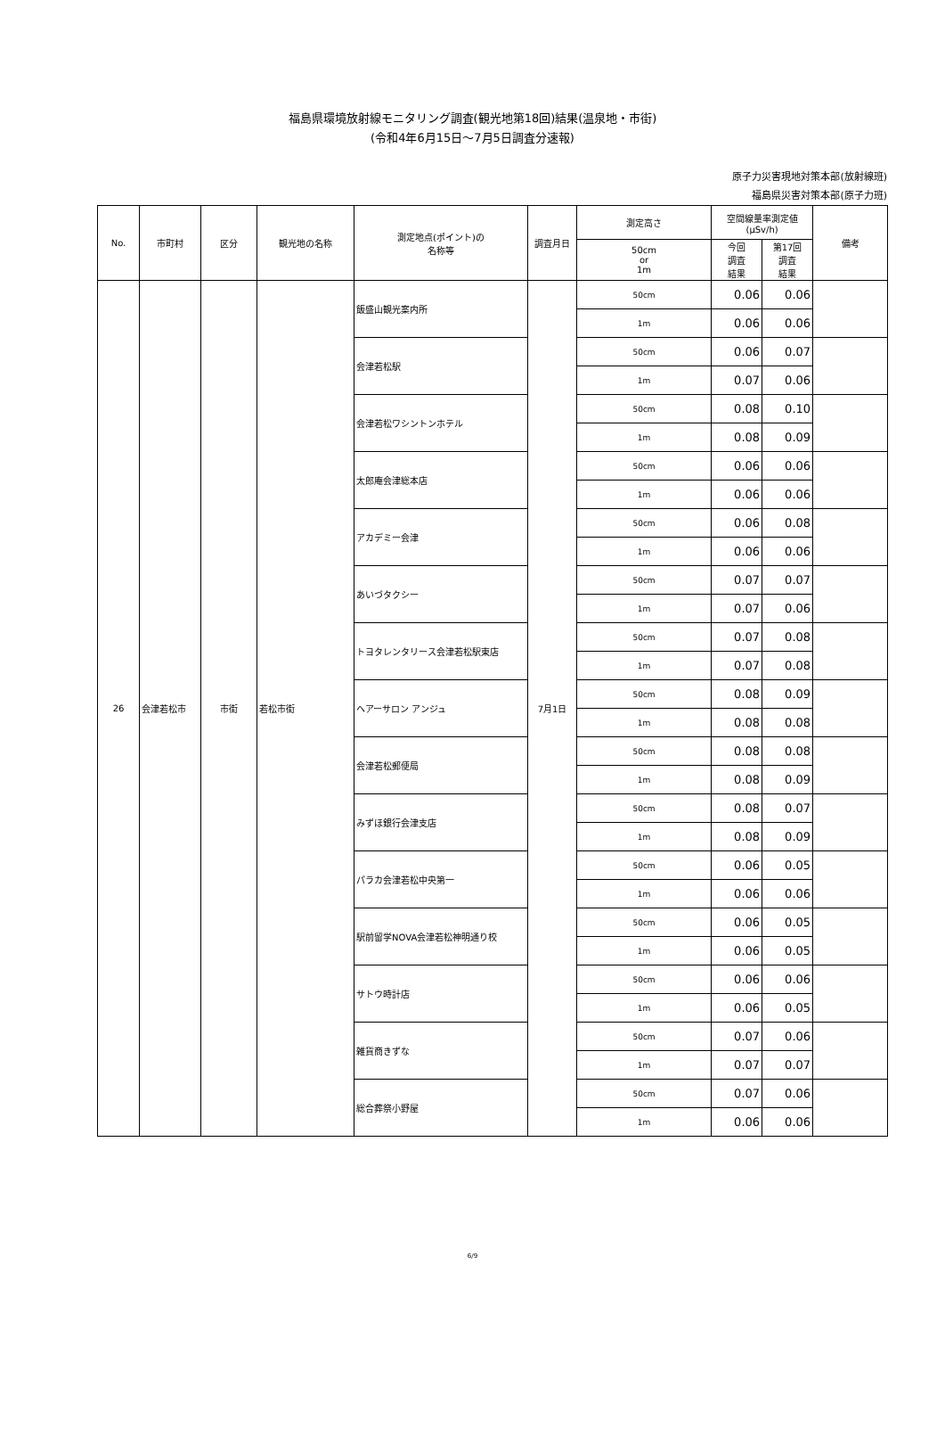福島県環境放射線モニタリング調査(観光地第18回)結果(温泉地・市街)
(令和4年6月15日～7月5日調査分速報)
原子力災害現地対策本部(放射線班)
福島県災害対策本部(原子力班)
| No. | 市町村 | 区分 | 観光地の名称 | 測定地点(ポイント)の 名称等 | 調査月日 | 測定高さ | 空間線量率測定値 (μSv/h) | | 備考 |
| --- | --- | --- | --- | --- | --- | --- | --- | --- | --- |
| | | | | | | 50cm or 1m | 今回 調査 結果 | 第17回 調査 結果 | |
| 26 | 会津若松市 | 市街 | 若松市街 | 飯盛山観光案内所 | 7月1日 | 50cm | 0.06 | 0.06 | |
| | | | | | | 1m | 0.06 | 0.06 | |
| | | | | 会津若松駅 | | 50cm | 0.06 | 0.07 | |
| | | | | | | 1m | 0.07 | 0.06 | |
| | | | | 会津若松ワシントンホテル | | 50cm | 0.08 | 0.10 | |
| | | | | | | 1m | 0.08 | 0.09 | |
| | | | | 太郎庵会津総本店 | | 50cm | 0.06 | 0.06 | |
| | | | | | | 1m | 0.06 | 0.06 | |
| | | | | アカデミー会津 | | 50cm | 0.06 | 0.08 | |
| | | | | | | 1m | 0.06 | 0.06 | |
| | | | | あいづタクシー | | 50cm | 0.07 | 0.07 | |
| | | | | | | 1m | 0.07 | 0.06 | |
| | | | | トヨタレンタリース会津若松駅東店 | | 50cm | 0.07 | 0.08 | |
| | | | | | | 1m | 0.07 | 0.08 | |
| | | | | ヘアーサロン アンジュ | | 50cm | 0.08 | 0.09 | |
| | | | | | | 1m | 0.08 | 0.08 | |
| | | | | 会津若松郵便局 | | 50cm | 0.08 | 0.08 | |
| | | | | | | 1m | 0.08 | 0.09 | |
| | | | | みずほ銀行会津支店 | | 50cm | 0.08 | 0.07 | |
| | | | | | | 1m | 0.08 | 0.09 | |
| | | | | パラカ会津若松中央第一 | | 50cm | 0.06 | 0.05 | |
| | | | | | | 1m | 0.06 | 0.06 | |
| | | | | 駅前留学NOVA会津若松神明通り校 | | 50cm | 0.06 | 0.05 | |
| | | | | | | 1m | 0.06 | 0.05 | |
| | | | | サトウ時計店 | | 50cm | 0.06 | 0.06 | |
| | | | | | | 1m | 0.06 | 0.05 | |
| | | | | 雑貨商きずな | | 50cm | 0.07 | 0.06 | |
| | | | | | | 1m | 0.07 | 0.07 | |
| | | | | 総合葬祭小野屋 | | 50cm | 0.07 | 0.06 | |
| | | | | | | 1m | 0.06 | 0.06 | |
6/9